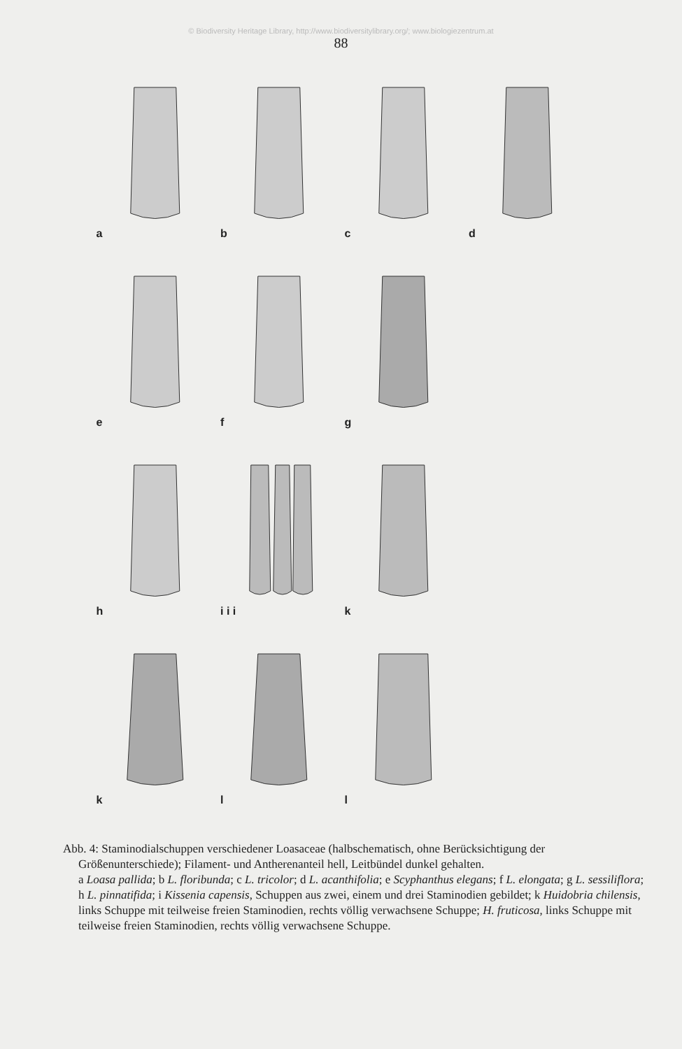© Biodiversity Heritage Library, http://www.biodiversitylibrary.org/; www.biologiezentrum.at
88
a
b
c
d
e
f
g
h
i i i
k
k
l
l
Abb. 4: Staminodialschuppen verschiedener Loasaceae (halbschematisch, ohne Berücksichtigung der Größenunterschiede); Filament- und Antherenanteil hell, Leitbündel dunkel gehalten.
a Loasa pallida; b L. floribunda; c L. tricolor; d L. acanthifolia; e Scyphanthus elegans; f L. elongata; g L. sessiliflora; h L. pinnatifida; i Kissenia capensis, Schuppen aus zwei, einem und drei Staminodien gebildet; k Huidobria chilensis, links Schuppe mit teilweise freien Staminodien, rechts völlig verwachsene Schuppe; H. fruticosa, links Schuppe mit teilweise freien Staminodien, rechts völlig verwachsene Schuppe.